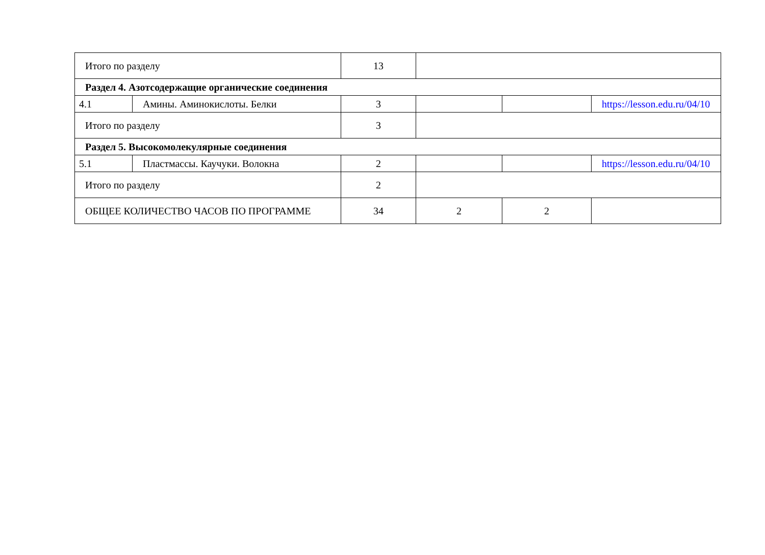| Итого по разделу | | 13 | | | |
| Раздел 4. Азотсодержащие органические соединения | | | | | |
| 4.1 | Амины. Аминокислоты. Белки | 3 | | | https://lesson.edu.ru/04/10 |
| Итого по разделу | | 3 | | | |
| Раздел 5. Высокомолекулярные соединения | | | | | |
| 5.1 | Пластмассы. Каучуки. Волокна | 2 | | | https://lesson.edu.ru/04/10 |
| Итого по разделу | | 2 | | | |
| ОБЩЕЕ КОЛИЧЕСТВО ЧАСОВ ПО ПРОГРАММЕ | | 34 | 2 | 2 | |